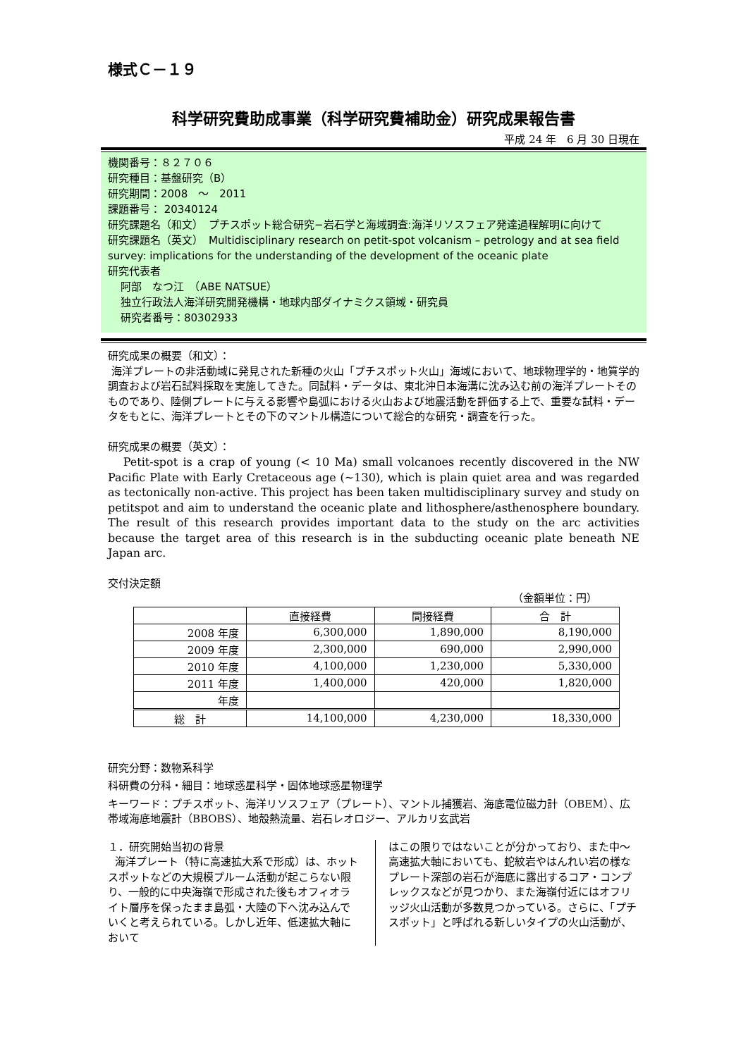様式Ｃ－１９
科学研究費助成事業（科学研究費補助金）研究成果報告書
平成 24 年　6 月 30 日現在
機関番号：８２７０６
研究種目：基盤研究（B）
研究期間：2008　～　2011
課題番号： 20340124
研究課題名（和文）　プチスポット総合研究−岩石学と海域調査:海洋リソスフェア発達過程解明に向けて
研究課題名（英文）　Multidisciplinary research on petit-spot volcanism – petrology and at sea field survey: implications for the understanding of the development of the oceanic plate
研究代表者
阿部　なつ江　（ABE NATSUE）
独立行政法人海洋研究開発機構・地球内部ダイナミクス領域・研究員
研究者番号：80302933
研究成果の概要（和文）：
海洋プレートの非活動域に発見された新種の火山「プチスポット火山」海域において、地球物理学的・地質学的調査および岩石試料採取を実施してきた。同試料・データは、東北沖日本海溝に沈み込む前の海洋プレートそのものであり、陸側プレートに与える影響や島弧における火山および地震活動を評価する上で、重要な試料・データをもとに、海洋プレートとその下のマントル構造について総合的な研究・調査を行った。
研究成果の概要（英文）：
Petit-spot is a crap of young (< 10 Ma) small volcanoes recently discovered in the NW Pacific Plate with Early Cretaceous age (~130), which is plain quiet area and was regarded as tectonically non-active. This project has been taken multidisciplinary survey and study on petitspot and aim to understand the oceanic plate and lithosphere/asthenosphere boundary. The result of this research provides important data to the study on the arc activities because the target area of this research is in the subducting oceanic plate beneath NE Japan arc.
交付決定額
（金額単位：円）
| | 直接経費 | 間接経費 | 合 計 |
| 2008 年度 | 6,300,000 | 1,890,000 | 8,190,000 |
| 2009 年度 | 2,300,000 | 690,000 | 2,990,000 |
| 2010 年度 | 4,100,000 | 1,230,000 | 5,330,000 |
| 2011 年度 | 1,400,000 | 420,000 | 1,820,000 |
| 年度 | | | |
| 総 計 | 14,100,000 | 4,230,000 | 18,330,000 |
研究分野：数物系科学
科研費の分科・細目：地球惑星科学・固体地球惑星物理学
キーワード：プチスポット、海洋リソスフェア（プレート）、マントル捕獲岩、海底電位磁力計（OBEM）、広帯域海底地震計（BBOBS）、地殻熱流量、岩石レオロジー、アルカリ玄武岩
１．研究開始当初の背景
海洋プレート（特に高速拡大系で形成）は、ホットスポットなどの大規模プルーム活動が起こらない限り、一般的に中央海嶺で形成された後もオフィオライト層序を保ったまま島弧・大陸の下へ沈み込んでいくと考えられている。しかし近年、低速拡大軸において
はこの限りではないことが分かっており、また中～高速拡大軸においても、蛇紋岩やはんれい岩の様なプレート深部の岩石が海底に露出するコア・コンプレックスなどが見つかり、また海嶺付近にはオフリッジ火山活動が多数見つかっている。さらに、「プチスポット」と呼ばれる新しいタイプの火山活動が、